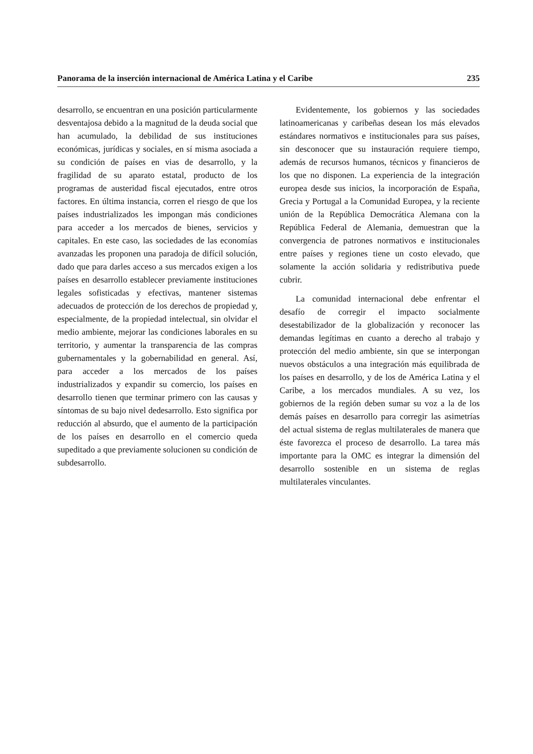Panorama de la inserción internacional de América Latina y el Caribe 235
desarrollo, se encuentran en una posición particularmente desventajosa debido a la magnitud de la deuda social que han acumulado, la debilidad de sus instituciones económicas, jurídicas y sociales, en sí misma asociada a su condición de países en vias de desarrollo, y la fragilidad de su aparato estatal, producto de los programas de austeridad fiscal ejecutados, entre otros factores. En última instancia, corren el riesgo de que los países industrializados les impongan más condiciones para acceder a los mercados de bienes, servicios y capitales. En este caso, las sociedades de las economías avanzadas les proponen una paradoja de difícil solución, dado que para darles acceso a sus mercados exigen a los países en desarrollo establecer previamente instituciones legales sofisticadas y efectivas, mantener sistemas adecuados de protección de los derechos de propiedad y, especialmente, de la propiedad intelectual, sin olvidar el medio ambiente, mejorar las condiciones laborales en su territorio, y aumentar la transparencia de las compras gubernamentales y la gobernabilidad en general. Así, para acceder a los mercados de los países industrializados y expandir su comercio, los países en desarrollo tienen que terminar primero con las causas y síntomas de su bajo nivel dedesarrollo. Esto significa por reducción al absurdo, que el aumento de la participación de los países en desarrollo en el comercio queda supeditado a que previamente solucionen su condición de subdesarrollo.
Evidentemente, los gobiernos y las sociedades latinoamericanas y caribeñas desean los más elevados estándares normativos e institucionales para sus países, sin desconocer que su instauración requiere tiempo, además de recursos humanos, técnicos y financieros de los que no disponen. La experiencia de la integración europea desde sus inicios, la incorporación de España, Grecia y Portugal a la Comunidad Europea, y la reciente unión de la República Democrática Alemana con la República Federal de Alemania, demuestran que la convergencia de patrones normativos e institucionales entre países y regiones tiene un costo elevado, que solamente la acción solidaria y redistributiva puede cubrir.
La comunidad internacional debe enfrentar el desafío de corregir el impacto socialmente desestabilizador de la globalización y reconocer las demandas legítimas en cuanto a derecho al trabajo y protección del medio ambiente, sin que se interpongan nuevos obstáculos a una integración más equilibrada de los países en desarrollo, y de los de América Latina y el Caribe, a los mercados mundiales. A su vez, los gobiernos de la región deben sumar su voz a la de los demás países en desarrollo para corregir las asimetrías del actual sistema de reglas multilaterales de manera que éste favorezca el proceso de desarrollo. La tarea más importante para la OMC es integrar la dimensión del desarrollo sostenible en un sistema de reglas multilaterales vinculantes.